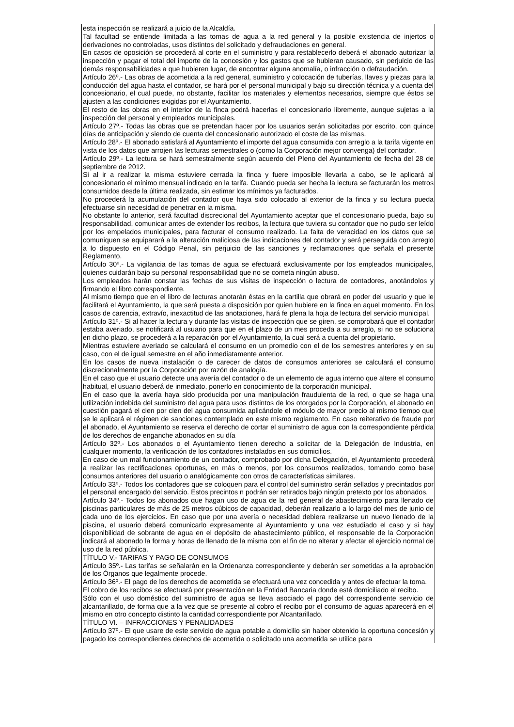esta inspección se realizará a juicio de la Alcaldía.
Tal facultad se entiende limitada a las tomas de agua a la red general y la posible existencia de injertos o derivaciones no controladas, usos distintos del solicitado y defraudaciones en general.
En casos de oposición se procederá al corte en el suministro y para restablecerlo deberá el abonado autorizar la inspección y pagar el total del importe de la concesión y los gastos que se hubieran causado, sin perjuicio de las demás responsabilidades a que hubieren lugar, de encontrar alguna anomalía, o infracción o defraudación.
Artículo 26º.- Las obras de acometida a la red general, suministro y colocación de tuberías, llaves y piezas para la conducción del agua hasta el contador, se hará por el personal municipal y bajo su dirección técnica y a cuenta del concesionario, el cual puede, no obstante, facilitar los materiales y elementos necesarios, siempre que éstos se ajusten a las condiciones exigidas por el Ayuntamiento.
El resto de las obras en el interior de la finca podrá hacerlas el concesionario libremente, aunque sujetas a la inspección del personal y empleados municipales.
Artículo 27º.- Todas las obras que se pretendan hacer por los usuarios serán solicitadas por escrito, con quince días de anticipación y siendo de cuenta del concesionario autorizado el coste de las mismas.
Artículo 28º.- El abonado satisfará al Ayuntamiento el importe del agua consumida con arreglo a la tarifa vigente en vista de los datos que arrojen las lecturas semestrales o (como la Corporación mejor convenga) del contador.
Artículo 29º.- La lectura se hará semestralmente según acuerdo del Pleno del Ayuntamiento de fecha del 28 de septiembre de 2012.
Si al ir a realizar la misma estuviere cerrada la finca y fuere imposible llevarla a cabo, se le aplicará al concesionario el mínimo mensual indicado en la tarifa. Cuando pueda ser hecha la lectura se facturarán los metros consumidos desde la última realizada, sin estimar los mínimos ya facturados.
No procederá la acumulación del contador que haya sido colocado al exterior de la finca y su lectura pueda efectuarse sin necesidad de penetrar en la misma.
No obstante lo anterior, será facultad discrecional del Ayuntamiento aceptar que el concesionario pueda, bajo su responsabilidad, comunicar antes de extender los recibos, la lectura que tuviera su contador que no pudo ser leído por los empelados municipales, para facturar el consumo realizado. La falta de veracidad en los datos que se comuniquen se equiparará a la alteración maliciosa de las indicaciones del contador y será perseguida con arreglo a lo dispuesto en el Código Penal, sin perjuicio de las sanciones y reclamaciones que señala el presente Reglamento.
Artículo 30º.- La vigilancia de las tomas de agua se efectuará exclusivamente por los empleados municipales, quienes cuidarán bajo su personal responsabilidad que no se cometa ningún abuso.
Los empleados harán constar las fechas de sus visitas de inspección o lectura de contadores, anotándolos y firmando el libro correspondiente.
Al mismo tiempo que en el libro de lecturas anotarán éstas en la cartilla que obrará en poder del usuario y que le facilitará el Ayuntamiento, la que será puesta a disposición por quien hubiere en la finca en aquel momento. En los casos de carencia, extravío, inexactitud de las anotaciones, hará fe plena la hoja de lectura del servicio municipal.
Artículo 31º.- Si al hacer la lectura y durante las visitas de inspección que se giren, se comprobará que el contador estaba averiado, se notificará al usuario para que en el plazo de un mes proceda a su arreglo, si no se soluciona en dicho plazo, se procederá a la reparación por el Ayuntamiento, la cual será a cuenta del propietario.
Mientras estuviere averiado se calculará el consumo en un promedio con el de los semestres anteriores y en su caso, con el de igual semestre en el año inmediatamente anterior.
En los casos de nueva instalación o de carecer de datos de consumos anteriores se calculará el consumo discrecionalmente por la Corporación por razón de analogía.
En el caso que el usuario detecte una avería del contador o de un elemento de agua interno que altere el consumo habitual, el usuario deberá de inmediato, ponerlo en conocimiento de la corporación municipal.
En el caso que la avería haya sido producida por una manipulación fraudulenta de la red, o que se haga una utilización indebida del suministro del agua para usos distintos de los otorgados por la Corporación, el abonado en cuestión pagará el cien por cien del agua consumida aplicándole el módulo de mayor precio al mismo tiempo que se le aplicará el régimen de sanciones contemplado en este mismo reglamento. En caso reiterativo de fraude por el abonado, el Ayuntamiento se reserva el derecho de cortar el suministro de agua con la correspondiente pérdida de los derechos de enganche abonados en su día
Artículo 32º.- Los abonados o el Ayuntamiento tienen derecho a solicitar de la Delegación de Industria, en cualquier momento, la verificación de los contadores instalados en sus domicilios.
En caso de un mal funcionamiento de un contador, comprobado por dicha Delegación, el Ayuntamiento procederá a realizar las rectificaciones oportunas, en más o menos, por los consumos realizados, tomando como base consumos anteriores del usuario o analógicamente con otros de características similares.
Artículo 33º.- Todos los contadores que se coloquen para el control del suministro serán sellados y precintados por el personal encargado del servicio. Estos precintos n podrán ser retirados bajo ningún pretexto por los abonados.
Artículo 34º.- Todos los abonados que hagan uso de agua de la red general de abastecimiento para llenado de piscinas particulares de más de 25 metros cúbicos de capacidad, deberán realizarlo a lo largo del mes de junio de cada uno de los ejercicios. En caso que por una avería o necesidad debiera realizarse un nuevo llenado de la piscina, el usuario deberá comunicarlo expresamente al Ayuntamiento y una vez estudiado el caso y si hay disponibilidad de sobrante de agua en el depósito de abastecimiento público, el responsable de la Corporación indicará al abonado la forma y horas de llenado de la misma con el fin de no alterar y afectar el ejercicio normal de uso de la red pública.
TÍTULO V.- TARIFAS Y PAGO DE CONSUMOS
Artículo 35º.- Las tarifas se señalarán en la Ordenanza correspondiente y deberán ser sometidas a la aprobación de los Órganos que legalmente procede.
Artículo 36º.- El pago de los derechos de acometida se efectuará una vez concedida y antes de efectuar la toma.
El cobro de los recibos se efectuará por presentación en la Entidad Bancaria donde esté domiciliado el recibo.
Sólo con el uso doméstico del suministro de agua se lleva asociado el pago del correspondiente servicio de alcantarillado, de forma que a la vez que se presente al cobro el recibo por el consumo de aguas aparecerá en el mismo en otro concepto distinto la cantidad correspondiente por Alcantarillado.
TÍTULO VI. – INFRACCIONES Y PENALIDADES
Artículo 37º.- El que usare de este servicio de agua potable a domicilio sin haber obtenido la oportuna concesión y pagado los correspondientes derechos de acometida o solicitado una acometida se utilice para